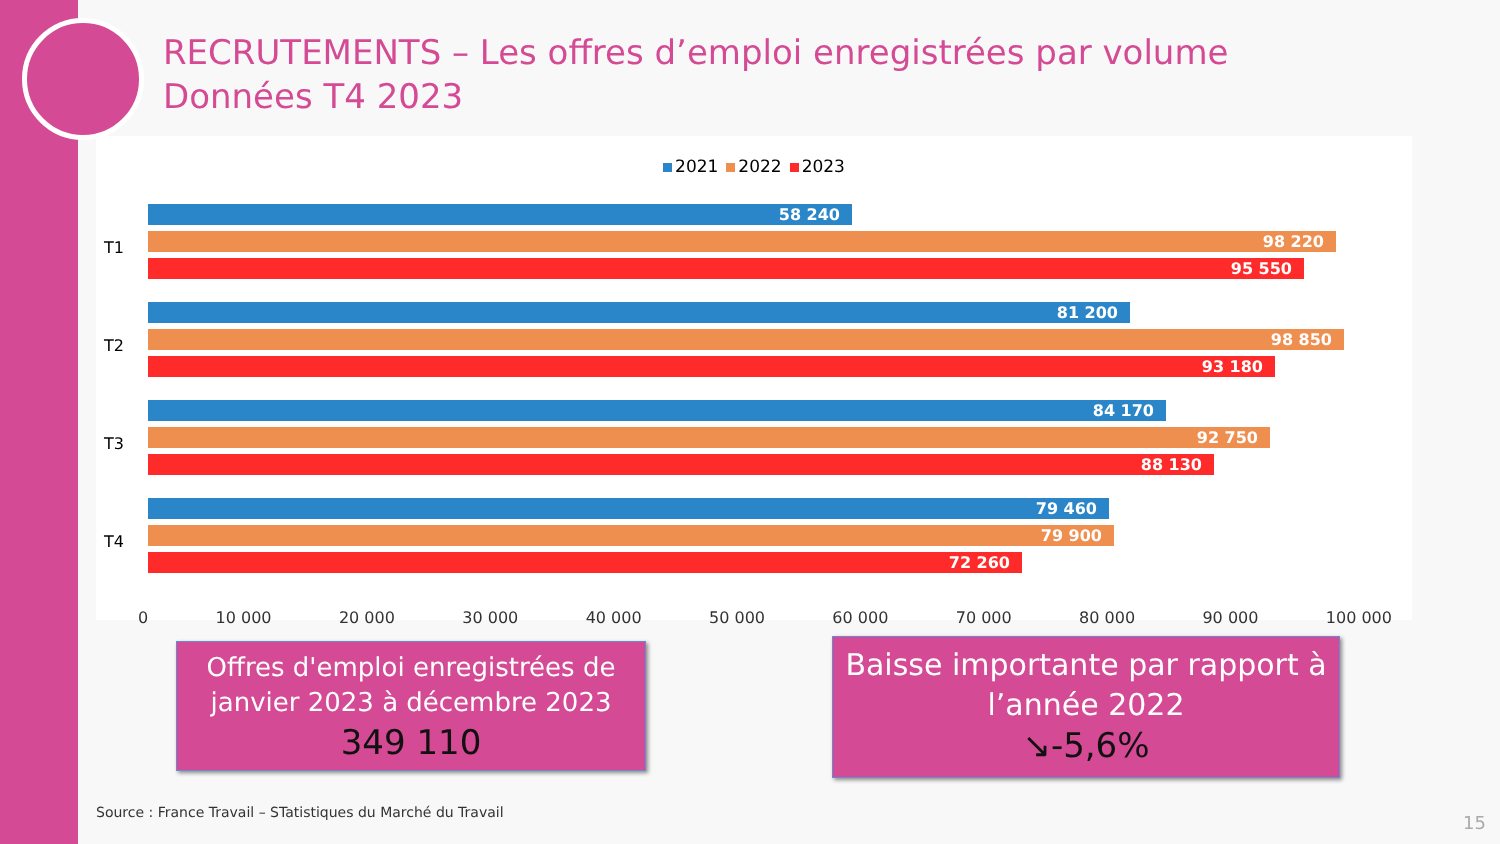RECRUTEMENTS – Les offres d’emploi enregistrées par volume
Données T4 2023
2021 2022 2023
T1
58 240
98 220
95 550
T2
81 200
98 850
93 180
T3
84 170
92 750
88 130
T4
79 460
79 900
72 260
0 10 000 20 000 30 000 40 000 50 000 60 000 70 000 80 000 90 000 100 000
Offres d'emploi enregistrées de janvier 2023 à décembre 2023
349 110
Baisse importante par rapport à l’année 2022
↘-5,6%
Source : France Travail – STatistiques du Marché du Travail
15